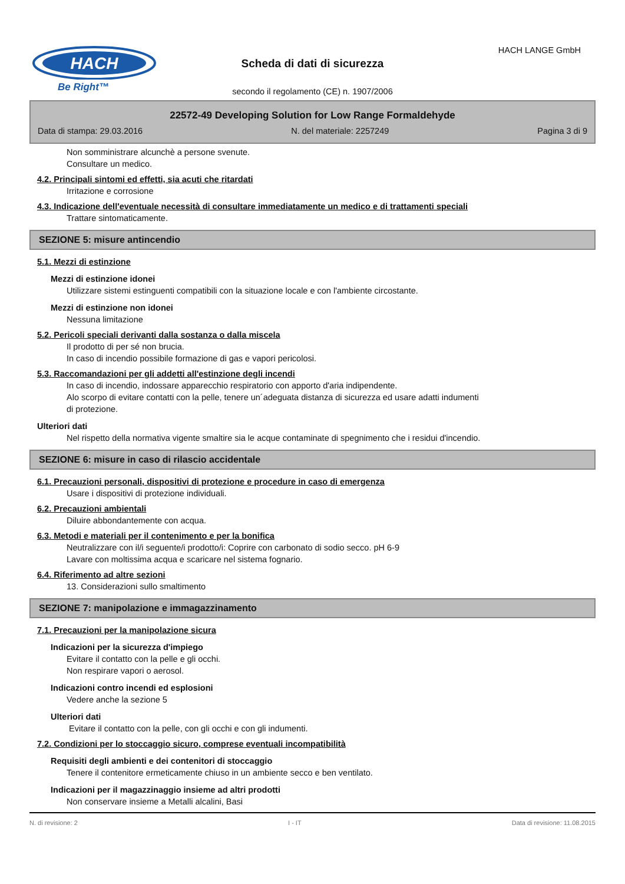HACH
Be Right™
Scheda di dati di sicurezza
secondo il regolamento (CE) n. 1907/2006
HACH LANGE GmbH
22572-49 Developing Solution for Low Range Formaldehyde
Data di stampa: 29.03.2016 N. del materiale: 2257249 Pagina 3 di 9
Non somministrare alcunchè a persone svenute.
Consultare un medico.
4.2. Principali sintomi ed effetti, sia acuti che ritardati
Irritazione e corrosione
4.3. Indicazione dell'eventuale necessità di consultare immediatamente un medico e di trattamenti speciali
Trattare sintomaticamente.
SEZIONE 5: misure antincendio
5.1. Mezzi di estinzione
Mezzi di estinzione idonei
Utilizzare sistemi estinguenti compatibili con la situazione locale e con l'ambiente circostante.
Mezzi di estinzione non idonei
Nessuna limitazione
5.2. Pericoli speciali derivanti dalla sostanza o dalla miscela
Il prodotto di per sé non brucia.
In caso di incendio possibile formazione di gas e vapori pericolosi.
5.3. Raccomandazioni per gli addetti all'estinzione degli incendi
In caso di incendio, indossare apparecchio respiratorio con apporto d'aria indipendente.
Alo scorpo di evitare contatti con la pelle, tenere un´adeguata distanza di sicurezza ed usare adatti indumenti
di protezione.
Ulteriori dati
Nel rispetto della normativa vigente smaltire sia le acque contaminate di spegnimento che i residui d'incendio.
SEZIONE 6: misure in caso di rilascio accidentale
6.1. Precauzioni personali, dispositivi di protezione e procedure in caso di emergenza
Usare i dispositivi di protezione individuali.
6.2. Precauzioni ambientali
Diluire abbondantemente con acqua.
6.3. Metodi e materiali per il contenimento e per la bonifica
Neutralizzare con il/i seguente/i prodotto/i: Coprire con carbonato di sodio secco. pH 6-9
Lavare con moltissima acqua e scaricare nel sistema fognario.
6.4. Riferimento ad altre sezioni
13. Considerazioni sullo smaltimento
SEZIONE 7: manipolazione e immagazzinamento
7.1. Precauzioni per la manipolazione sicura
Indicazioni per la sicurezza d'impiego
Evitare il contatto con la pelle e gli occhi.
Non respirare vapori o aerosol.
Indicazioni contro incendi ed esplosioni
Vedere anche la sezione 5
Ulteriori dati
Evitare il contatto con la pelle, con gli occhi e con gli indumenti.
7.2. Condizioni per lo stoccaggio sicuro, comprese eventuali incompatibilità
Requisiti degli ambienti e dei contenitori di stoccaggio
Tenere il contenitore ermeticamente chiuso in un ambiente secco e ben ventilato.
Indicazioni per il magazzinaggio insieme ad altri prodotti
Non conservare insieme a Metalli alcalini, Basi
N. di revisione: 2 I - IT Data di revisione: 11.08.2015